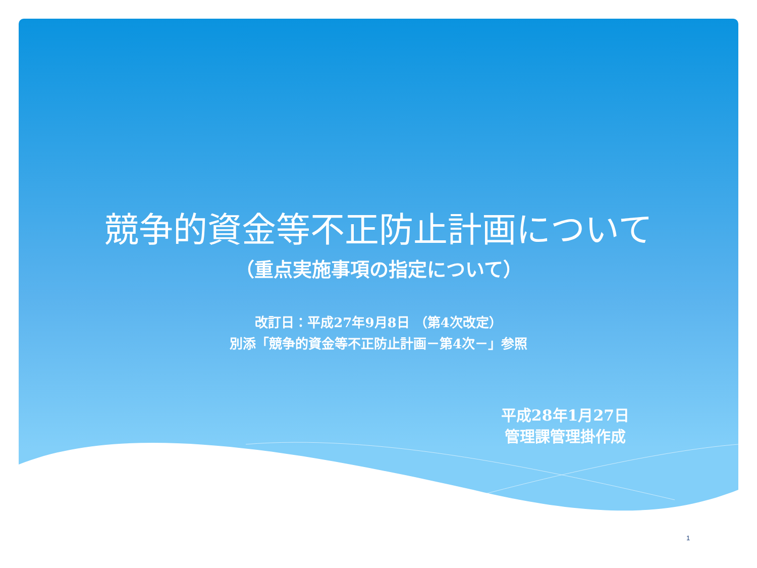競争的資金等不正防止計画について
（重点実施事項の指定について）
改訂日：平成27年9月8日 （第4次改定）
別添「競争的資金等不正防止計画－第4次－」参照
平成28年1月27日
管理課管理掛作成
1